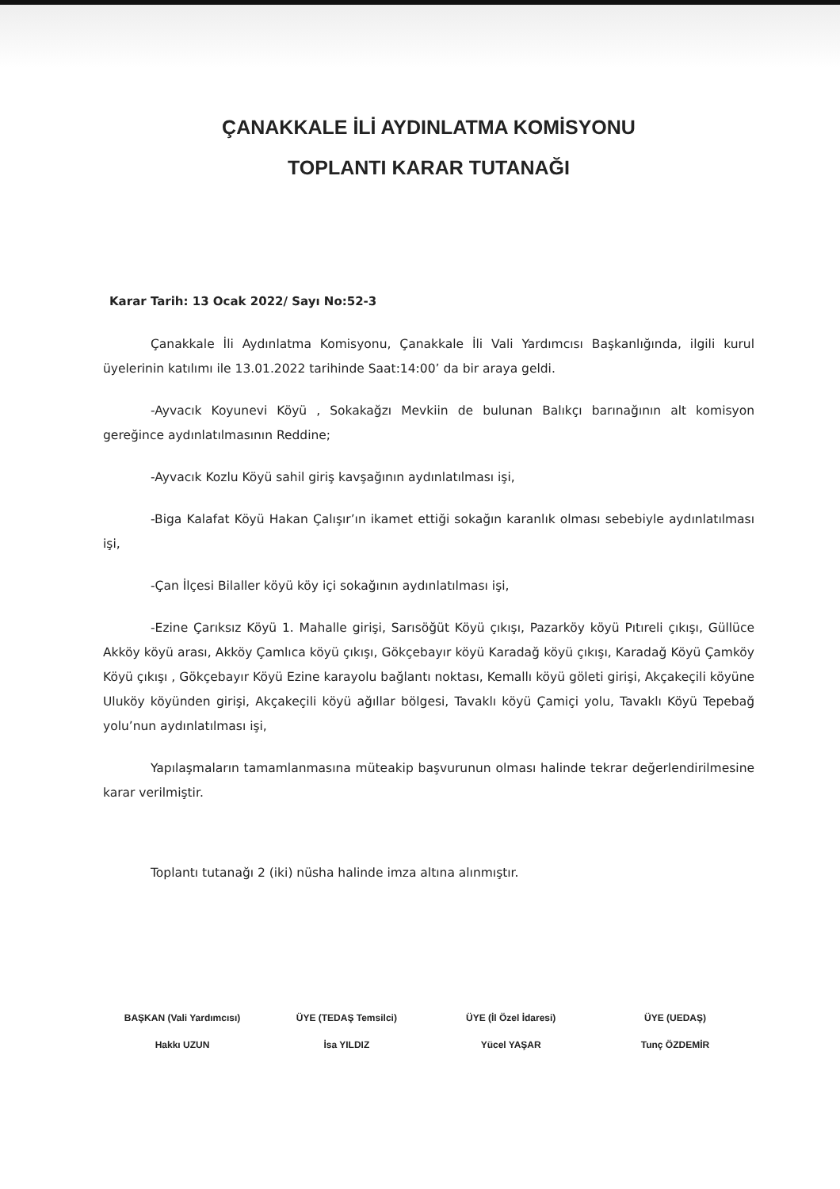ÇANAKKALE İLİ AYDINLATMA KOMİSYONU
TOPLANTI KARAR TUTANAĞI
Karar Tarih: 13 Ocak 2022/ Sayı No:52-3
Çanakkale İli Aydınlatma Komisyonu, Çanakkale İli Vali Yardımcısı Başkanlığında, ilgili kurul üyelerinin katılımı ile 13.01.2022 tarihinde Saat:14:00’ da bir araya geldi.
-Ayvacık Koyunevi Köyü , Sokakağzı Mevkiin de bulunan Balıkçı barınağının alt komisyon gereğince aydınlatılmasının Reddine;
-Ayvacık Kozlu Köyü sahil giriş kavşağının aydınlatılması işi,
-Biga Kalafat Köyü Hakan Çalışır’ın ikamet ettiği sokağın karanlık olması sebebiyle aydınlatılması işi,
-Çan İlçesi Bilaller köyü köy içi sokağının aydınlatılması işi,
-Ezine Çarıksız Köyü 1. Mahalle girişi, Sarısöğüt Köyü çıkışı, Pazarköy köyü Pıtıreli çıkışı, Güllüce Akköy köyü arası, Akköy Çamlıca köyü çıkışı, Gökçebayır köyü Karadağ köyü çıkışı, Karadağ Köyü Çamköy Köyü çıkışı , Gökçebayır Köyü Ezine karayolu bağlantı noktası, Kemallı köyü göleti girişi, Akçakeçili köyüne Uluköy köyünden girişi, Akçakeçili köyü ağıllar bölgesi, Tavaklı köyü Çamiçi yolu, Tavaklı Köyü Tepebağ yolu’nun aydınlatılması işi,
Yapılaşmaların tamamlanmasına müteakip başvurunun olması halinde tekrar değerlendirilmesine karar verilmiştir.
Toplantı tutanağı 2 (iki) nüsha halinde imza altına alınmıştır.
BAŞKAN (Vali Yardımcısı)
Hakkı UZUN
ÜYE (TEDAŞ Temsilci)
İsa YILDIZ
ÜYE (İl Özel İdaresi)
Yücel YAŞAR
ÜYE (UEDAŞ)
Tunç ÖZDEMİR